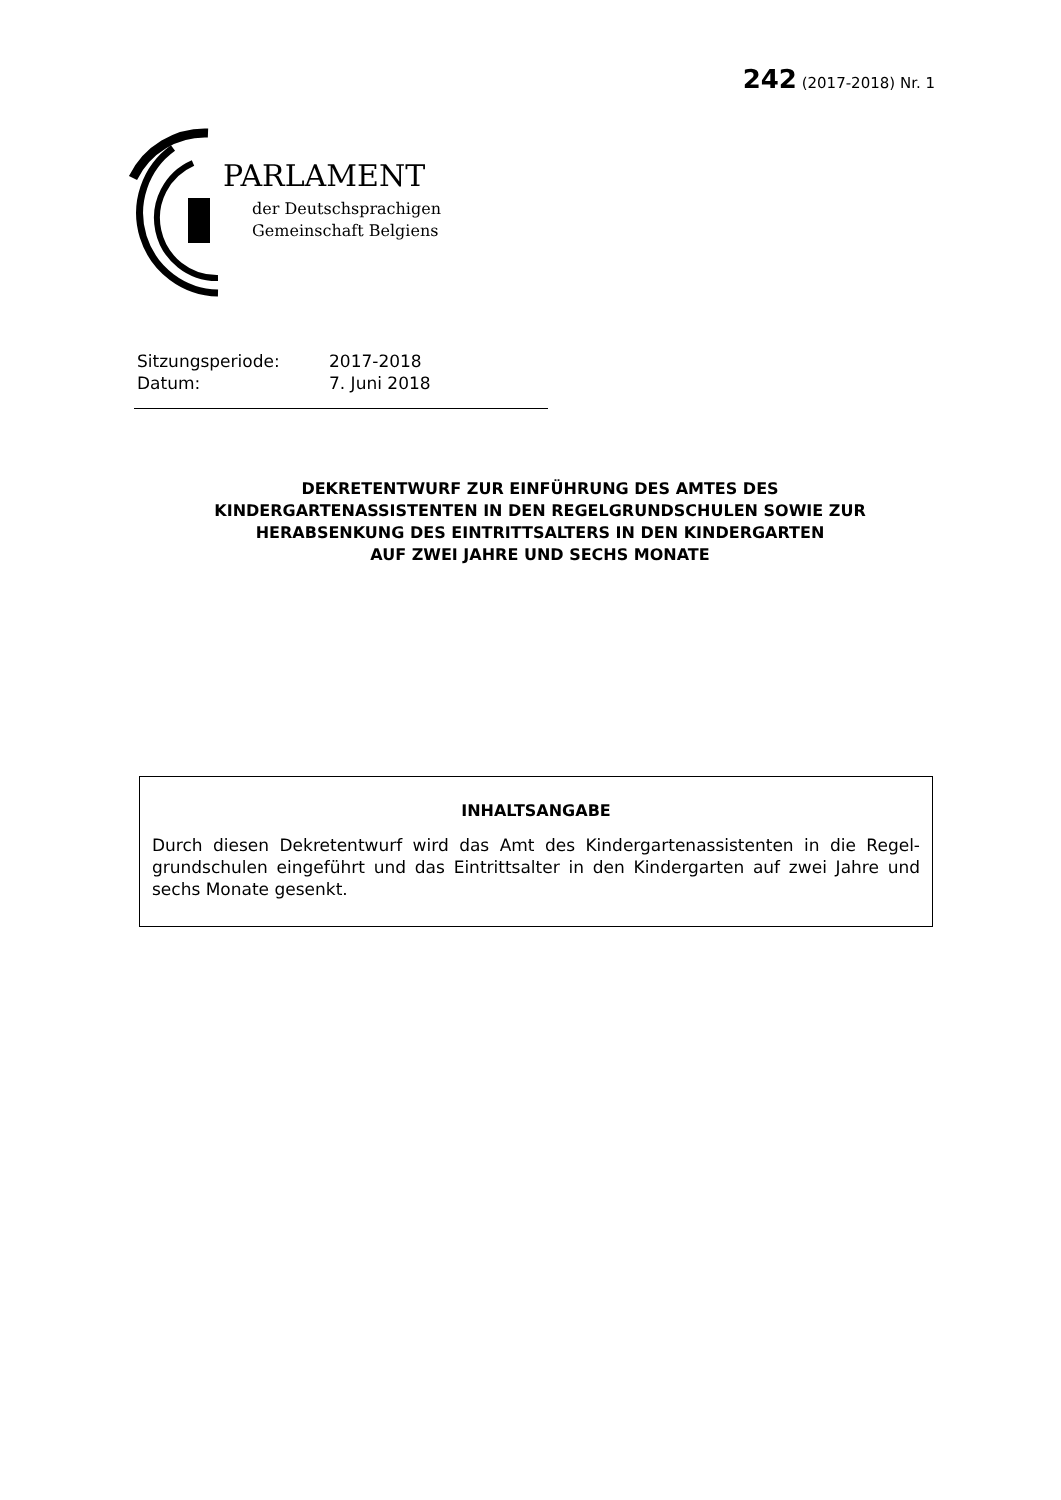242 (2017-2018) Nr. 1
PARLAMENT
der Deutschsprachigen
Gemeinschaft Belgiens
Sitzungsperiode: 2017-2018
Datum: 7. Juni 2018
DEKRETENTWURF ZUR EINFÜHRUNG DES AMTES DES
KINDERGARTENASSISTENTEN IN DEN REGELGRUNDSCHULEN SOWIE ZUR
HERABSENKUNG DES EINTRITTSALTERS IN DEN KINDERGARTEN
AUF ZWEI JAHRE UND SECHS MONATE
INHALTSANGABE
Durch diesen Dekretentwurf wird das Amt des Kindergartenassistenten in die Regel-grundschulen eingeführt und das Eintrittsalter in den Kindergarten auf zwei Jahre und sechs Monate gesenkt.